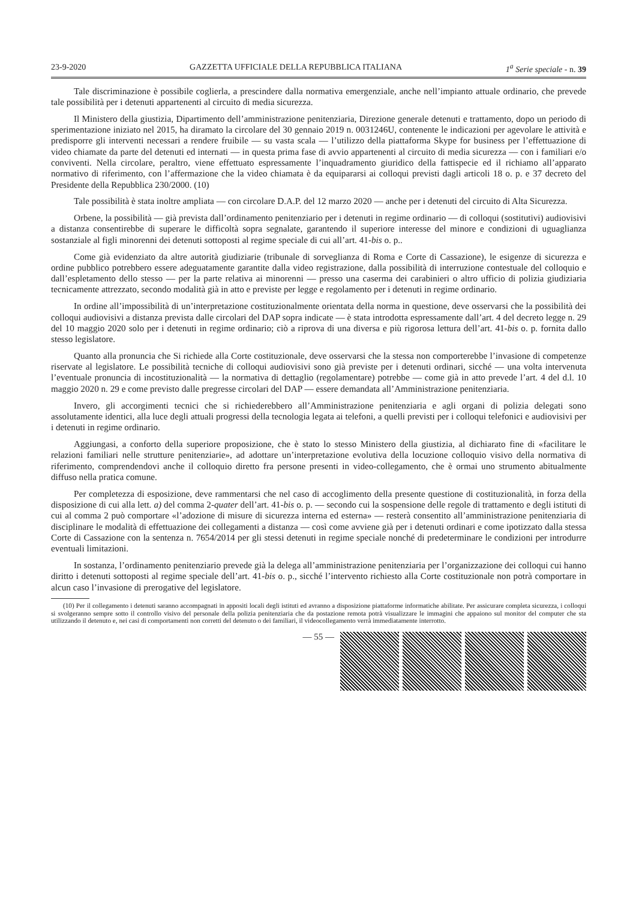23-9-2020 GAZZETTA UFFICIALE DELLA REPUBBLICA ITALIANA 1<sup>a</sup> Serie speciale - n. 39
Tale discriminazione è possibile coglierla, a prescindere dalla normativa emergenziale, anche nell’impianto attuale ordinario, che prevede tale possibilità per i detenuti appartenenti al circuito di media sicurezza.
Il Ministero della giustizia, Dipartimento dell’amministrazione penitenziaria, Direzione generale detenuti e trattamento, dopo un periodo di sperimentazione iniziato nel 2015, ha diramato la circolare del 30 gennaio 2019 n. 0031246U, contenente le indicazioni per agevolare le attività e predisporre gli interventi necessari a rendere fruibile — su vasta scala — l’utilizzo della piattaforma Skype for business per l’effettuazione di video chiamate da parte del detenuti ed internati — in questa prima fase di avvio appartenenti al circuito di media sicurezza — con i familiari e/o conviventi. Nella circolare, peraltro, viene effettuato espressamente l’inquadramento giuridico della fattispecie ed il richiamo all’apparato normativo di riferimento, con l’affermazione che la video chiamata è da equipararsi ai colloqui previsti dagli articoli 18 o. p. e 37 decreto del Presidente della Repubblica 230/2000. (10)
Tale possibilità è stata inoltre ampliata — con circolare D.A.P. del 12 marzo 2020 — anche per i detenuti del circuito di Alta Sicurezza.
Orbene, la possibilità — già prevista dall’ordinamento penitenziario per i detenuti in regime ordinario — di colloqui (sostitutivi) audiovisivi a distanza consentirebbe di superare le difficoltà sopra segnalate, garantendo il superiore interesse del minore e condizioni di uguaglianza sostanziale al figli minorenni dei detenuti sottoposti al regime speciale di cui all’art. 41-bis o. p..
Come già evidenziato da altre autorità giudiziarie (tribunale di sorveglianza di Roma e Corte di Cassazione), le esigenze di sicurezza e ordine pubblico potrebbero essere adeguatamente garantite dalla video registrazione, dalla possibilità di interruzione contestuale del colloquio e dall’espletamento dello stesso — per la parte relativa ai minorenni — presso una caserma dei carabinieri o altro ufficio di polizia giudiziaria tecnicamente attrezzato, secondo modalità già in atto e previste per legge e regolamento per i detenuti in regime ordinario.
In ordine all’impossibilità di un’interpretazione costituzionalmente orientata della norma in questione, deve osservarsi che la possibilità dei colloqui audiovisivi a distanza prevista dalle circolari del DAP sopra indicate — è stata introdotta espressamente dall’art. 4 del decreto legge n. 29 del 10 maggio 2020 solo per i detenuti in regime ordinario; ciò a riprova di una diversa e più rigorosa lettura dell’art. 41-bis o. p. fornita dallo stesso legislatore.
Quanto alla pronuncia che Si richiede alla Corte costituzionale, deve osservarsi che la stessa non comporterebbe l’invasione di competenze riservate al legislatore. Le possibilità tecniche di colloqui audiovisivi sono già previste per i detenuti ordinari, sicché — una volta intervenuta l’eventuale pronuncia di incostituzionalità — la normativa di dettaglio (regolamentare) potrebbe — come già in atto prevede l’art. 4 del d.l. 10 maggio 2020 n. 29 e come previsto dalle pregresse circolari del DAP — essere demandata all’Amministrazione penitenziaria.
Invero, gli accorgimenti tecnici che si richiederebbero all’Amministrazione penitenziaria e agli organi di polizia delegati sono assolutamente identici, alla luce degli attuali progressi della tecnologia legata ai telefoni, a quelli previsti per i colloqui telefonici e audiovisivi per i detenuti in regime ordinario.
Aggiungasi, a conforto della superiore proposizione, che è stato lo stesso Ministero della giustizia, al dichiarato fine di «facilitare le relazioni familiari nelle strutture penitenziarie», ad adottare un’interpretazione evolutiva della locuzione colloquio visivo della normativa di riferimento, comprendendovi anche il colloquio diretto fra persone presenti in video-collegamento, che è ormai uno strumento abitualmente diffuso nella pratica comune.
Per completezza di esposizione, deve rammentarsi che nel caso di accoglimento della presente questione di costituzionalità, in forza della disposizione di cui alla lett. a) del comma 2-quater dell’art. 41-bis o. p. — secondo cui la sospensione delle regole di trattamento e degli istituti di cui al comma 2 può comportare «l’adozione di misure di sicurezza interna ed esterna» — resterà consentito all’amministrazione penitenziaria di disciplinare le modalità di effettuazione dei collegamenti a distanza — così come avviene già per i detenuti ordinari e come ipotizzato dalla stessa Corte di Cassazione con la sentenza n. 7654/2014 per gli stessi detenuti in regime speciale nonché di predeterminare le condizioni per introdurre eventuali limitazioni.
In sostanza, l’ordinamento penitenziario prevede già la delega all’amministrazione penitenziaria per l’organizzazione dei colloqui cui hanno diritto i detenuti sottoposti al regime speciale dell’art. 41-bis o. p., sicché l’intervento richiesto alla Corte costituzionale non potrà comportare in alcun caso l’invasione di prerogative del legislatore.
(10) Per il collegamento i detenuti saranno accompagnati in appositi locali degli istituti ed avranno a disposizione piattaforme informatiche abilitate. Per assicurare completa sicurezza, i colloqui si svolgeranno sempre sotto il controllo visivo del personale della polizia penitenziaria che da postazione remota potrà visualizzare le immagini che appaiono sul monitor del computer che sta utilizzando il detenuto e, nei casi di comportamenti non corretti del detenuto o dei familiari, il videocollegamento verrà immediatamente interrotto.
— 55 —